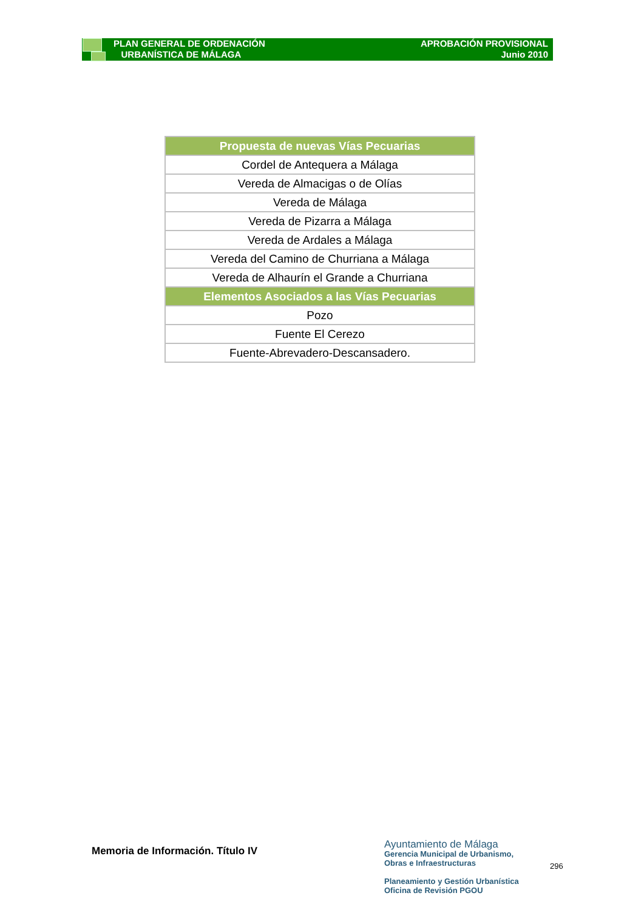PLAN GENERAL DE ORDENACIÓN
URBANÍSTICA DE MÁLAGA
APROBACIÓN PROVISIONAL
Junio 2010
| Propuesta de nuevas Vías Pecuarias |
| --- |
| Cordel de Antequera a Málaga |
| Vereda de Almacigas o de Olías |
| Vereda de Málaga |
| Vereda de Pizarra a Málaga |
| Vereda de Ardales a Málaga |
| Vereda del Camino de Churriana a Málaga |
| Vereda de Alhaurín el Grande a Churriana |
| Elementos Asociados a las Vías Pecuarias |
| Pozo |
| Fuente El Cerezo |
| Fuente-Abrevadero-Descansadero. |
Memoria de Información. Título IV
Ayuntamiento de Málaga
Gerencia Municipal de Urbanismo,
Obras e Infraestructuras
Planeamiento y Gestión Urbanística
Oficina de Revisión PGOU
296